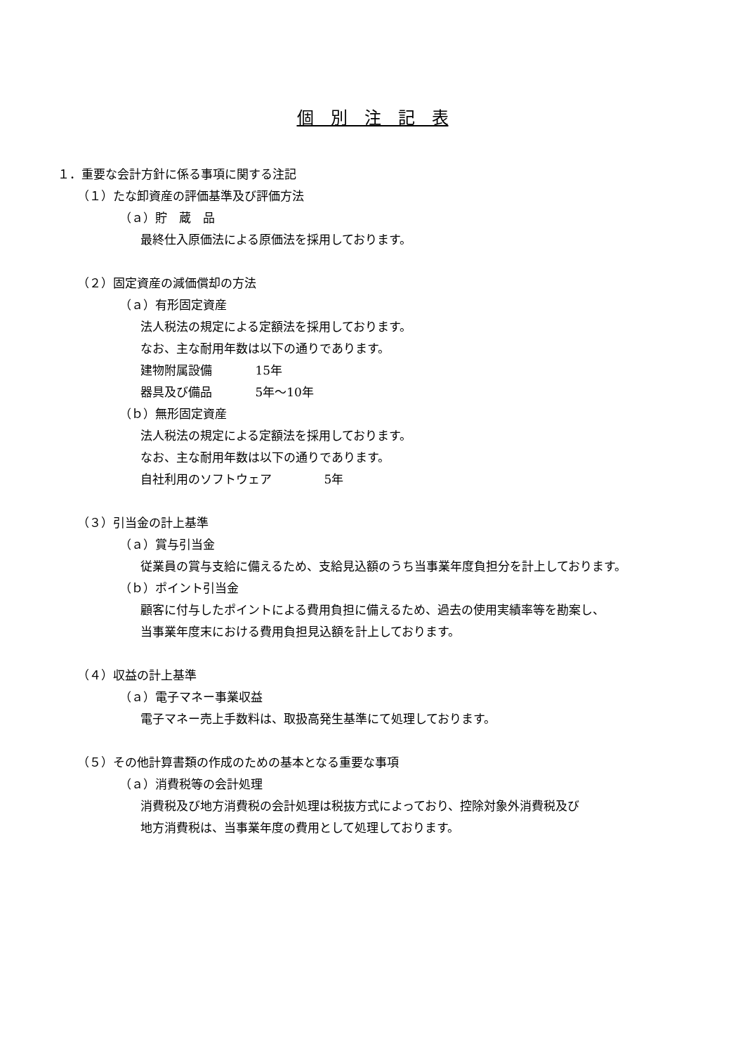個　別　注　記　表
１．重要な会計方針に係る事項に関する注記
（１）たな卸資産の評価基準及び評価方法
（ａ）貯　蔵　品
最終仕入原価法による原価法を採用しております。
（２）固定資産の減価償却の方法
（ａ）有形固定資産
法人税法の規定による定額法を採用しております。
なお、主な耐用年数は以下の通りであります。
建物附属設備 15年
器具及び備品 5年～10年
（ｂ）無形固定資産
法人税法の規定による定額法を採用しております。
なお、主な耐用年数は以下の通りであります。
自社利用のソフトウェア 5年
（３）引当金の計上基準
（ａ）賞与引当金
従業員の賞与支給に備えるため、支給見込額のうち当事業年度負担分を計上しております。
（ｂ）ポイント引当金
顧客に付与したポイントによる費用負担に備えるため、過去の使用実績率等を勘案し、
当事業年度末における費用負担見込額を計上しております。
（４）収益の計上基準
（ａ）電子マネー事業収益
電子マネー売上手数料は、取扱高発生基準にて処理しております。
（５）その他計算書類の作成のための基本となる重要な事項
（ａ）消費税等の会計処理
消費税及び地方消費税の会計処理は税抜方式によっており、控除対象外消費税及び
地方消費税は、当事業年度の費用として処理しております。